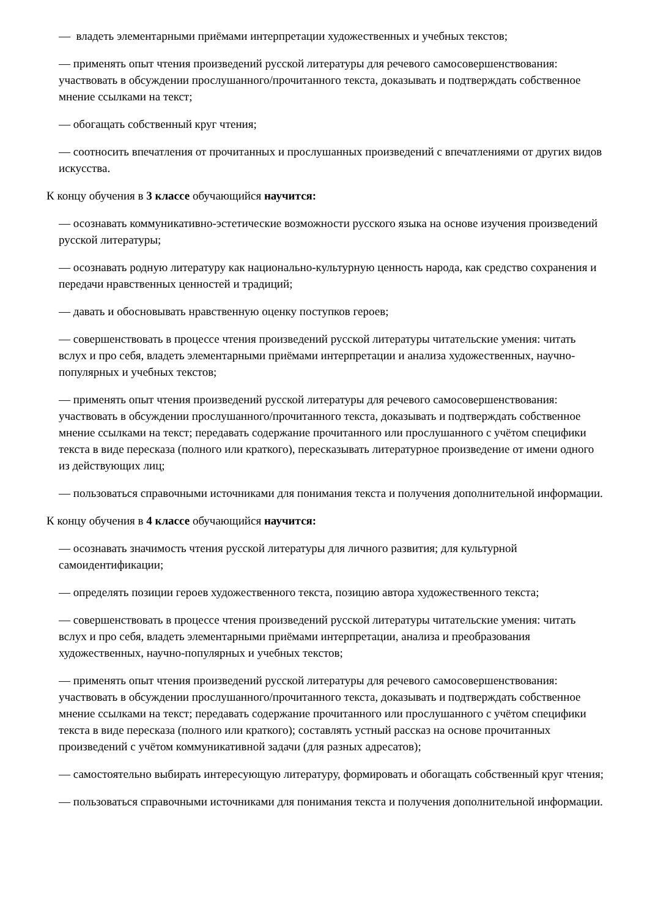— владеть элементарными приёмами интерпретации художественных и учебных текстов;
— применять опыт чтения произведений русской литературы для речевого самосовершенствования: участвовать в обсуждении прослушанного/прочитанного текста, доказывать и подтверждать собственное мнение ссылками на текст;
— обогащать собственный круг чтения;
— соотносить впечатления от прочитанных и прослушанных произведений с впечатлениями от других видов искусства.
К концу обучения в 3 классе обучающийся научится:
— осознавать коммуникативно-эстетические возможности русского языка на основе изучения произведений русской литературы;
— осознавать родную литературу как национально-культурную ценность народа, как средство сохранения и передачи нравственных ценностей и традиций;
— давать и обосновывать нравственную оценку поступков героев;
— совершенствовать в процессе чтения произведений русской литературы читательские умения: читать вслух и про себя, владеть элементарными приёмами интерпретации и анализа художественных, научно-популярных и учебных текстов;
— применять опыт чтения произведений русской литературы для речевого самосовершенствования: участвовать в обсуждении прослушанного/прочитанного текста, доказывать и подтверждать собственное мнение ссылками на текст; передавать содержание прочитанного или прослушанного с учётом специфики текста в виде пересказа (полного или краткого), пересказывать литературное произведение от имени одного из действующих лиц;
— пользоваться справочными источниками для понимания текста и получения дополнительной информации.
К концу обучения в 4 классе обучающийся научится:
— осознавать значимость чтения русской литературы для личного развития; для культурной самоидентификации;
— определять позиции героев художественного текста, позицию автора художественного текста;
— совершенствовать в процессе чтения произведений русской литературы читательские умения: читать вслух и про себя, владеть элементарными приёмами интерпретации, анализа и преобразования художественных, научно-популярных и учебных текстов;
— применять опыт чтения произведений русской литературы для речевого самосовершенствования: участвовать в обсуждении прослушанного/прочитанного текста, доказывать и подтверждать собственное мнение ссылками на текст; передавать содержание прочитанного или прослушанного с учётом специфики текста в виде пересказа (полного или краткого); составлять устный рассказ на основе прочитанных произведений с учётом коммуникативной задачи (для разных адресатов);
— самостоятельно выбирать интересующую литературу, формировать и обогащать собственный круг чтения;
— пользоваться справочными источниками для понимания текста и получения дополнительной информации.